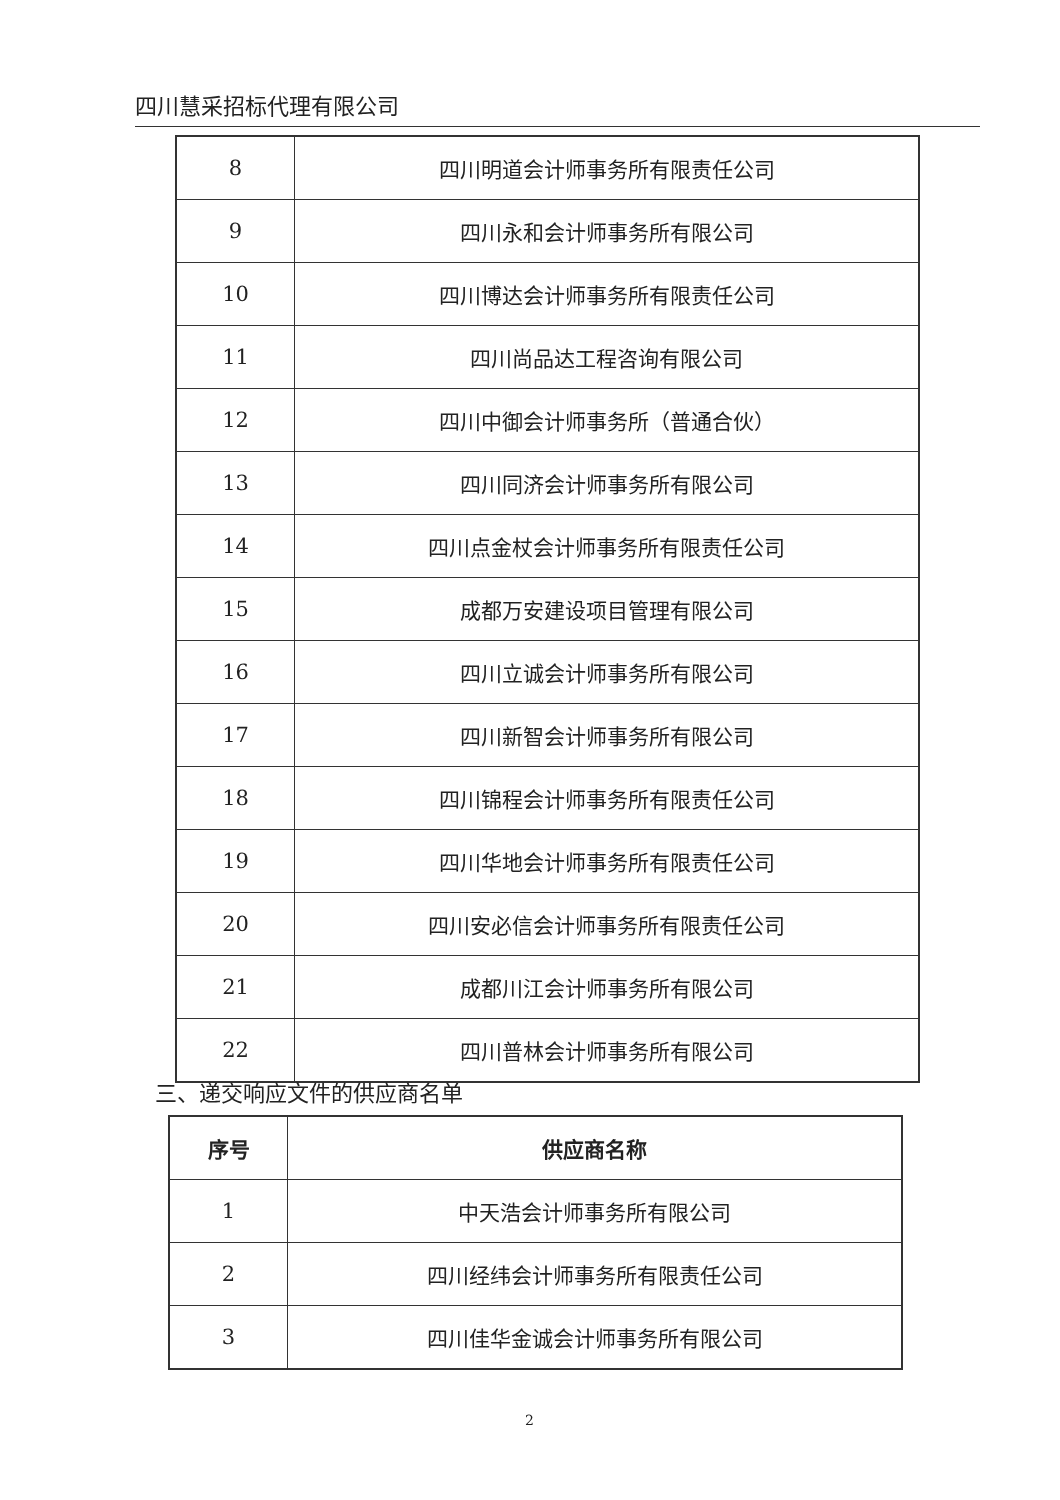四川慧采招标代理有限公司
| 8 | 四川明道会计师事务所有限责任公司 |
| 9 | 四川永和会计师事务所有限公司 |
| 10 | 四川博达会计师事务所有限责任公司 |
| 11 | 四川尚品达工程咨询有限公司 |
| 12 | 四川中御会计师事务所（普通合伙） |
| 13 | 四川同济会计师事务所有限公司 |
| 14 | 四川点金杖会计师事务所有限责任公司 |
| 15 | 成都万安建设项目管理有限公司 |
| 16 | 四川立诚会计师事务所有限公司 |
| 17 | 四川新智会计师事务所有限公司 |
| 18 | 四川锦程会计师事务所有限责任公司 |
| 19 | 四川华地会计师事务所有限责任公司 |
| 20 | 四川安必信会计师事务所有限责任公司 |
| 21 | 成都川江会计师事务所有限公司 |
| 22 | 四川普林会计师事务所有限公司 |
三、递交响应文件的供应商名单
| 序号 | 供应商名称 |
| --- | --- |
| 1 | 中天浩会计师事务所有限公司 |
| 2 | 四川经纬会计师事务所有限责任公司 |
| 3 | 四川佳华金诚会计师事务所有限公司 |
2